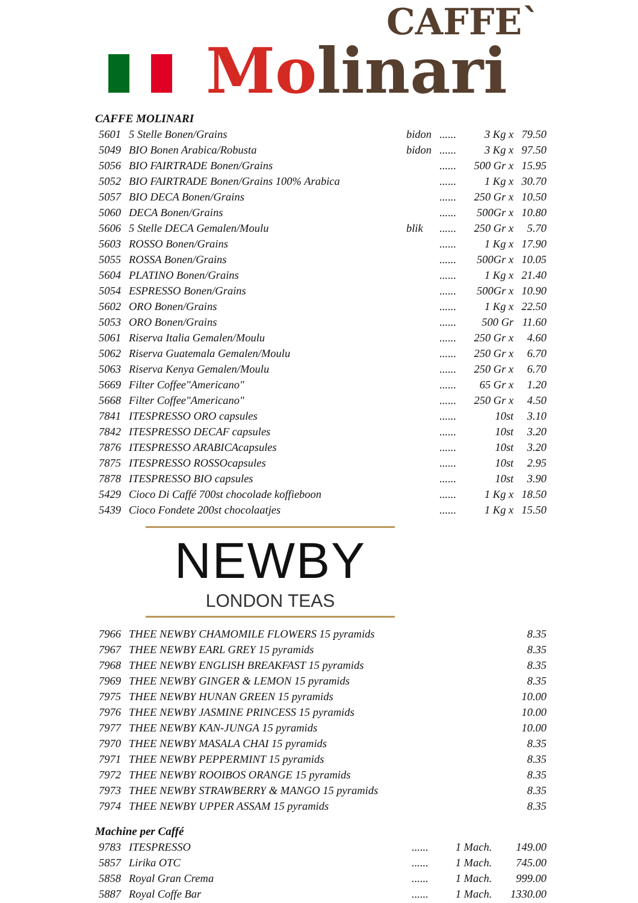CAFFE`
Mo linari
CAFFE MOLINARI
| 5601 | 5 Stelle Bonen/Grains | bidon | ...... | 3 Kg x | 79.50 |
| 5049 | BIO Bonen Arabica/Robusta | bidon | ...... | 3 Kg x | 97.50 |
| 5056 | BIO FAIRTRADE Bonen/Grains | | ...... | 500 Gr x | 15.95 |
| 5052 | BIO FAIRTRADE Bonen/Grains 100% Arabica | | ...... | 1 Kg x | 30.70 |
| 5057 | BIO DECA Bonen/Grains | | ...... | 250 Gr x | 10.50 |
| 5060 | DECA Bonen/Grains | | ...... | 500Gr x | 10.80 |
| 5606 | 5 Stelle DECA Gemalen/Moulu | blik | ...... | 250 Gr x | 5.70 |
| 5603 | ROSSO Bonen/Grains | | ...... | 1 Kg x | 17.90 |
| 5055 | ROSSA Bonen/Grains | | ...... | 500Gr x | 10.05 |
| 5604 | PLATINO Bonen/Grains | | ...... | 1 Kg x | 21.40 |
| 5054 | ESPRESSO Bonen/Grains | | ...... | 500Gr x | 10.90 |
| 5602 | ORO Bonen/Grains | | ...... | 1 Kg x | 22.50 |
| 5053 | ORO Bonen/Grains | | ...... | 500 Gr | 11.60 |
| 5061 | Riserva Italia Gemalen/Moulu | | ...... | 250 Gr x | 4.60 |
| 5062 | Riserva Guatemala Gemalen/Moulu | | ...... | 250 Gr x | 6.70 |
| 5063 | Riserva Kenya Gemalen/Moulu | | ...... | 250 Gr x | 6.70 |
| 5669 | Filter Coffee"Americano" | | ...... | 65 Gr x | 1.20 |
| 5668 | Filter Coffee"Americano" | | ...... | 250 Gr x | 4.50 |
| 7841 | ITESPRESSO ORO capsules | | ...... | 10st | 3.10 |
| 7842 | ITESPRESSO DECAF capsules | | ...... | 10st | 3.20 |
| 7876 | ITESPRESSO ARABICAcapsules | | ...... | 10st | 3.20 |
| 7875 | ITESPRESSO ROSSOcapsules | | ...... | 10st | 2.95 |
| 7878 | ITESPRESSO BIO capsules | | ...... | 10st | 3.90 |
| 5429 | Cioco Di Caffé 700st chocolade koffieboon | | ...... | 1 Kg x | 18.50 |
| 5439 | Cioco Fondete 200st chocolaatjes | | ...... | 1 Kg x | 15.50 |
NEWBY
LONDON TEAS
| 7966 | THEE NEWBY CHAMOMILE FLOWERS 15 pyramids | 8.35 |
| 7967 | THEE NEWBY EARL GREY 15 pyramids | 8.35 |
| 7968 | THEE NEWBY ENGLISH BREAKFAST 15 pyramids | 8.35 |
| 7969 | THEE NEWBY GINGER & LEMON 15 pyramids | 8.35 |
| 7975 | THEE NEWBY HUNAN GREEN 15 pyramids | 10.00 |
| 7976 | THEE NEWBY JASMINE PRINCESS 15 pyramids | 10.00 |
| 7977 | THEE NEWBY KAN-JUNGA 15 pyramids | 10.00 |
| 7970 | THEE NEWBY MASALA CHAI 15 pyramids | 8.35 |
| 7971 | THEE NEWBY PEPPERMINT 15 pyramids | 8.35 |
| 7972 | THEE NEWBY ROOIBOS ORANGE 15 pyramids | 8.35 |
| 7973 | THEE NEWBY STRAWBERRY & MANGO 15 pyramids | 8.35 |
| 7974 | THEE NEWBY UPPER ASSAM 15 pyramids | 8.35 |
Machine per Caffé
| 9783 | ITESPRESSO | ...... | 1 Mach. | 149.00 |
| 5857 | Lirika OTC | ...... | 1 Mach. | 745.00 |
| 5858 | Royal Gran Crema | ...... | 1 Mach. | 999.00 |
| 5887 | Royal Coffe Bar | ...... | 1 Mach. | 1330.00 |